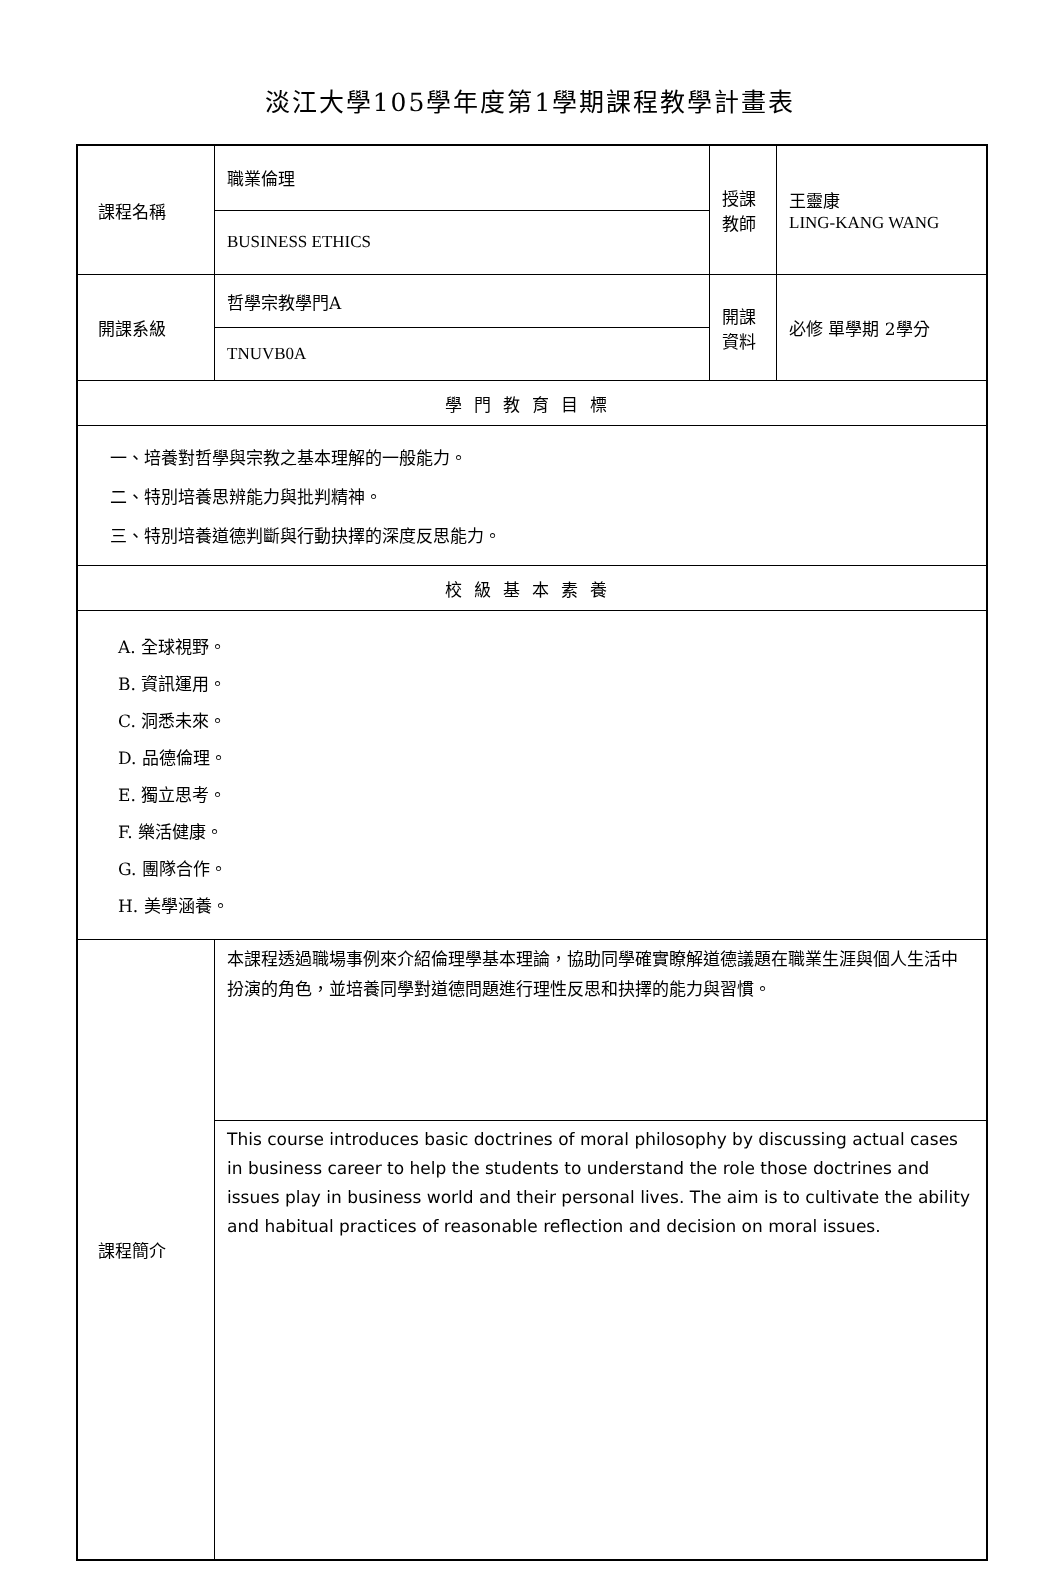淡江大學105學年度第1學期課程教學計畫表
| 課程名稱 | 職業倫理 | 授課教師 | 王靈康 LING-KANG WANG |
| | BUSINESS ETHICS | | |
| 開課系級 | 哲學宗教學門A | 開課資料 | 必修 單學期 2學分 |
| | TNUVB0A | | |
| 學門教育目標 | | | |
| 一、培養對哲學與宗教之基本理解的一般能力。 二、特別培養思辨能力與批判精神。 三、特別培養道德判斷與行動抉擇的深度反思能力。 | | | |
| 校級基本素養 | | | |
| A. 全球視野。 B. 資訊運用。 C. 洞悉未來。 D. 品德倫理。 E. 獨立思考。 F. 樂活健康。 G. 團隊合作。 H. 美學涵養。 | | | |
| 課程簡介 | 本課程透過職場事例來介紹倫理學基本理論，協助同學確實瞭解道德議題在職業生涯與個人生活中扮演的角色，並培養同學對道德問題進行理性反思和抉擇的能力與習慣。 | | |
| | This course introduces basic doctrines of moral philosophy by discussing actual cases in business career to help the students to understand the role those doctrines and issues play in business world and their personal lives. The aim is to cultivate the ability and habitual practices of reasonable reflection and decision on moral issues. | | |